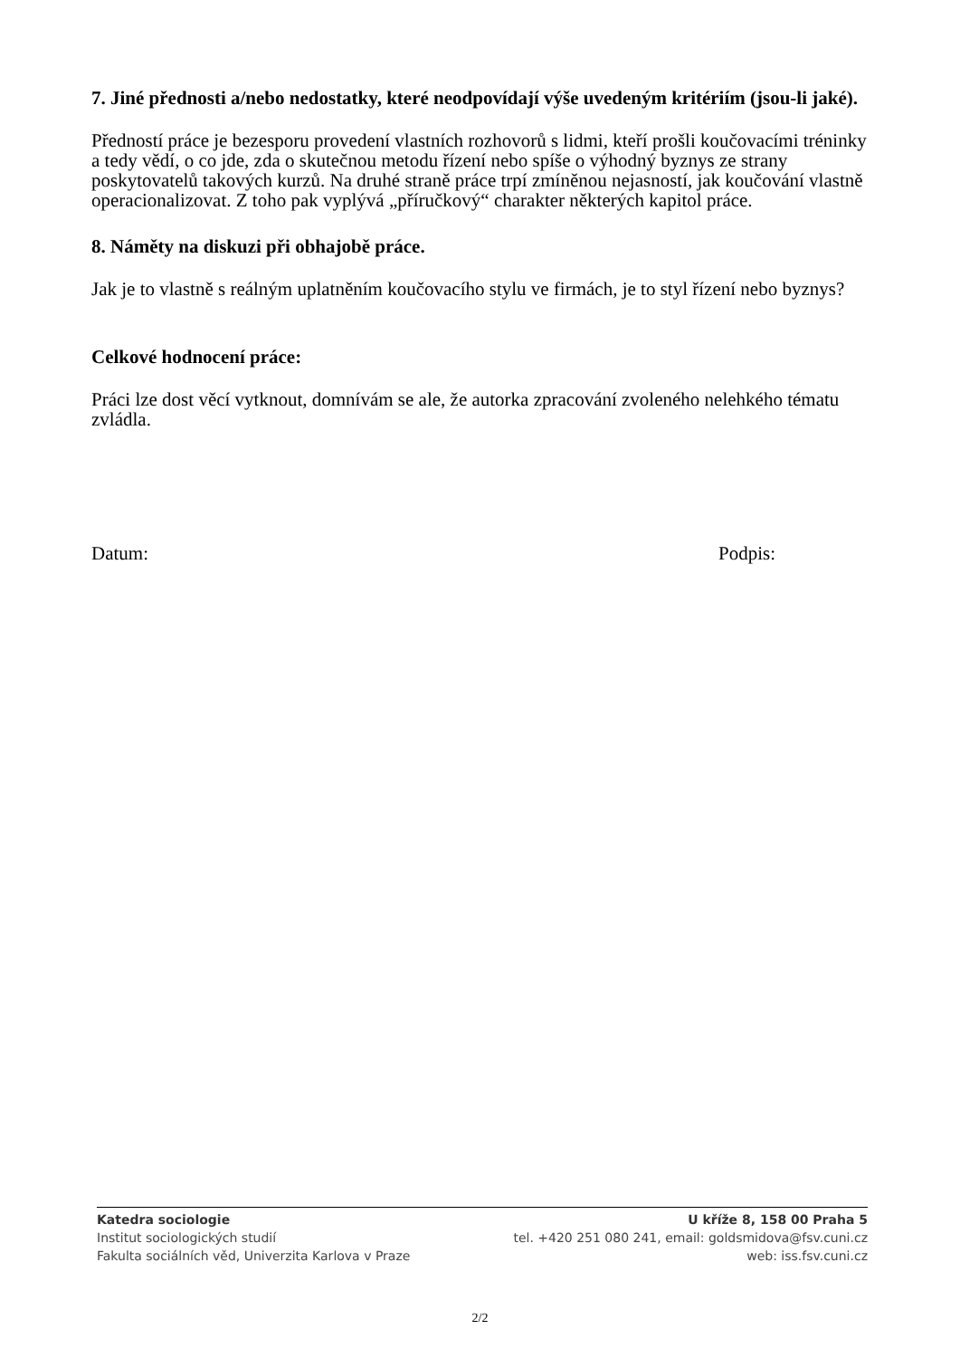7. Jiné přednosti a/nebo nedostatky, které neodpovídají výše uvedeným kritériím (jsou-li jaké).
Předností práce je bezesporu provedení vlastních rozhovorů s lidmi, kteří prošli koučovacími tréninky a tedy vědí, o co jde, zda o skutečnou metodu řízení nebo spíše o výhodný byznys ze strany poskytovatelů takových kurzů. Na druhé straně práce trpí zmíněnou nejasností, jak koučování vlastně operacionalizovat. Z toho pak vyplývá „příručkový“ charakter některých kapitol práce.
8. Náměty na diskuzi při obhajobě práce.
Jak je to vlastně s reálným uplatněním koučovacího stylu ve firmách, je to styl řízení nebo byznys?
Celkové hodnocení práce:
Práci lze dost věcí vytknout, domnívám se ale, že autorka zpracování zvoleného nelehkého tématu zvládla.
Datum: Podpis:
Katedra sociologie
Institut sociologických studií
Fakulta sociálních věd, Univerzita Karlova v Praze
U kříže 8, 158 00 Praha 5
tel. +420 251 080 241, email: goldsmidova@fsv.cuni.cz
web: iss.fsv.cuni.cz
2/2